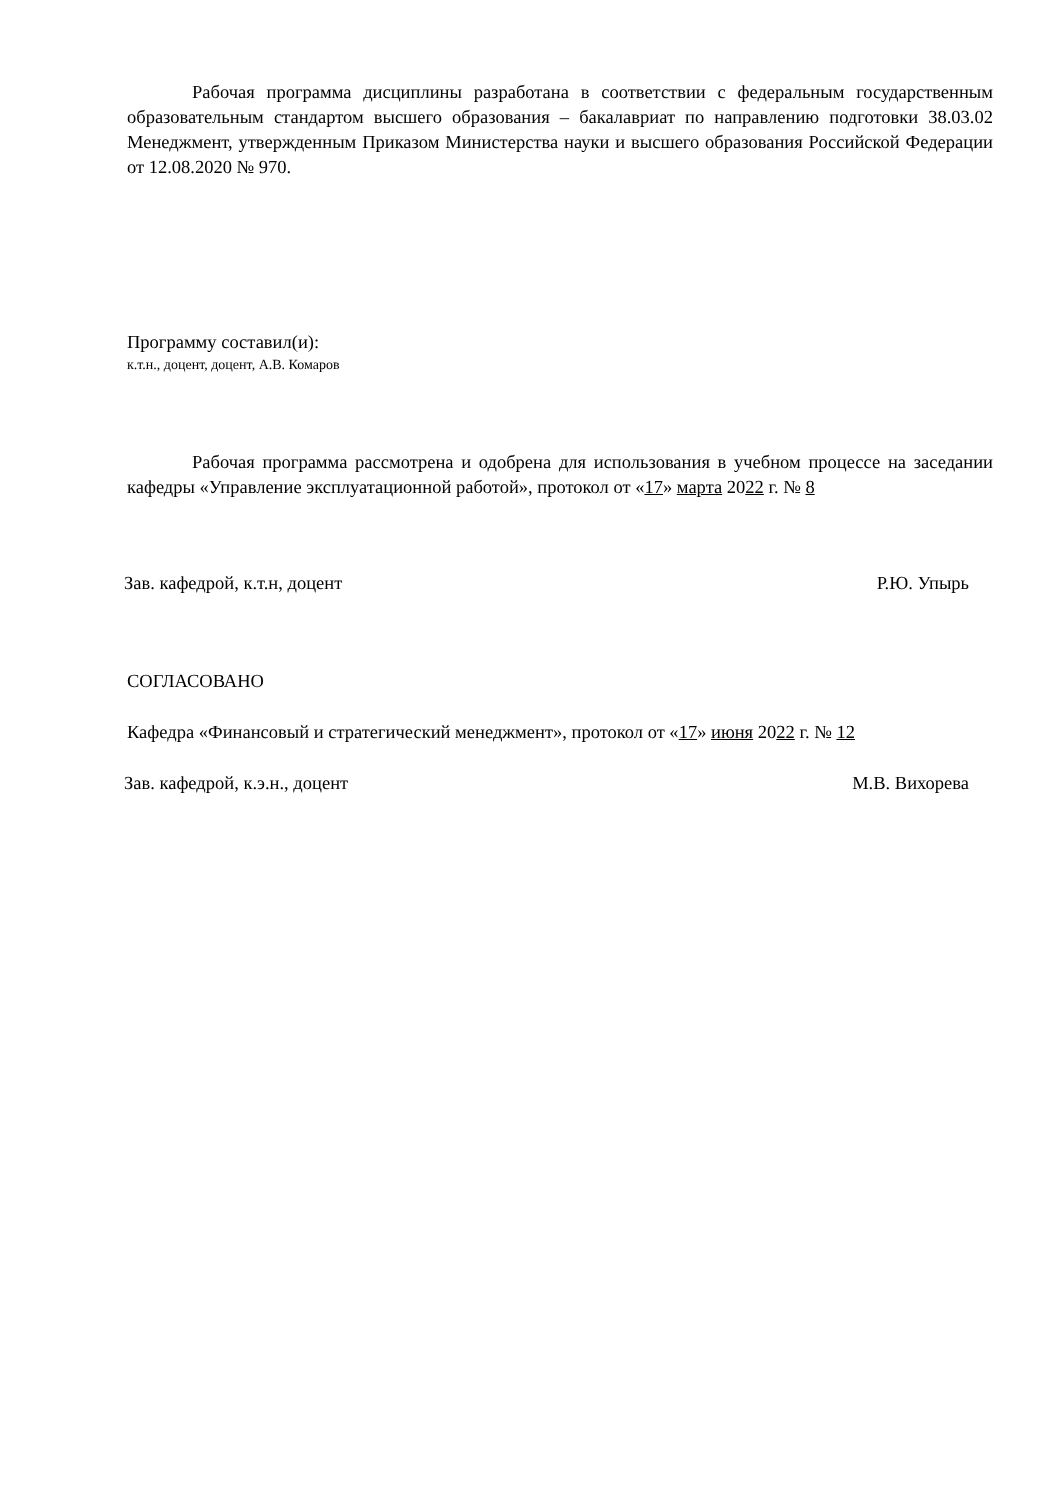Рабочая программа дисциплины разработана в соответствии с федеральным государственным образовательным стандартом высшего образования – бакалавриат по направлению подготовки 38.03.02 Менеджмент, утвержденным Приказом Министерства науки и высшего образования Российской Федерации от 12.08.2020 № 970.
Программу составил(и):
к.т.н., доцент, доцент, А.В. Комаров
Рабочая программа рассмотрена и одобрена для использования в учебном процессе на заседании кафедры «Управление эксплуатационной работой», протокол от «17» марта 2022 г. № 8
Зав. кафедрой, к.т.н, доцент Р.Ю. Упырь
СОГЛАСОВАНО
Кафедра «Финансовый и стратегический менеджмент», протокол от «17» июня 2022 г. № 12
Зав. кафедрой, к.э.н., доцент М.В. Вихорева